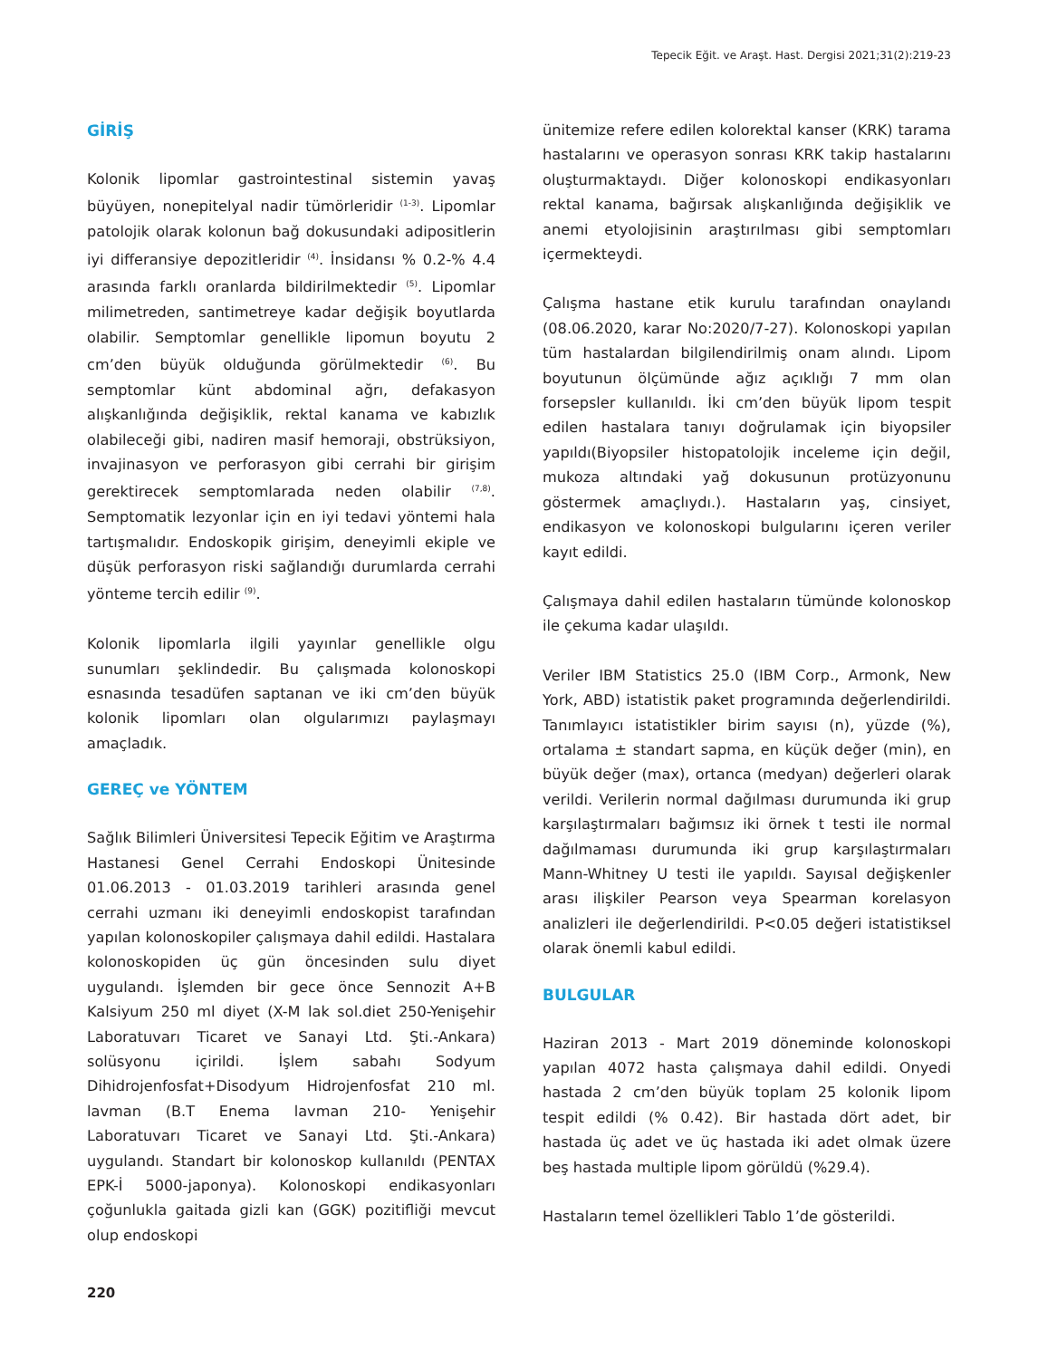Tepecik Eğit. ve Araşt. Hast. Dergisi 2021;31(2):219-23
GİRİŞ
Kolonik lipomlar gastrointestinal sistemin yavaş büyüyen, nonepitelyal nadir tümörleridir <sup>(1-3)</sup>. Lipomlar patolojik olarak kolonun bağ dokusundaki adipositlerin iyi differansiye depozitleridir <sup>(4)</sup>. İnsidansı % 0.2-% 4.4 arasında farklı oranlarda bildirilmektedir <sup>(5)</sup>. Lipomlar milimetreden, santimetreye kadar değişik boyutlarda olabilir. Semptomlar genellikle lipomun boyutu 2 cm’den büyük olduğunda görülmektedir <sup>(6)</sup>. Bu semptomlar künt abdominal ağrı, defakasyon alışkanlığında değişiklik, rektal kanama ve kabızlık olabileceği gibi, nadiren masif hemoraji, obstrüksiyon, invajinasyon ve perforasyon gibi cerrahi bir girişim gerektirecek semptomlarada neden olabilir <sup>(7,8)</sup>. Semptomatik lezyonlar için en iyi tedavi yöntemi hala tartışmalıdır. Endoskopik girişim, deneyimli ekiple ve düşük perforasyon riski sağlandığı durumlarda cerrahi yönteme tercih edilir <sup>(9)</sup>.
Kolonik lipomlarla ilgili yayınlar genellikle olgu sunumları şeklindedir. Bu çalışmada kolonoskopi esnasında tesadüfen saptanan ve iki cm’den büyük kolonik lipomları olan olgularımızı paylaşmayı amaçladık.
GEREÇ ve YÖNTEM
Sağlık Bilimleri Üniversitesi Tepecik Eğitim ve Araştırma Hastanesi Genel Cerrahi Endoskopi Ünitesinde 01.06.2013 - 01.03.2019 tarihleri arasında genel cerrahi uzmanı iki deneyimli endoskopist tarafından yapılan kolonoskopiler çalışmaya dahil edildi. Hastalara kolonoskopiden üç gün öncesinden sulu diyet uygulandı. İşlemden bir gece önce Sennozit A+B Kalsiyum 250 ml diyet (X-M lak sol.diet 250-Yenişehir Laboratuvarı Ticaret ve Sanayi Ltd. Şti.-Ankara) solüsyonu içirildi. İşlem sabahı Sodyum Dihidrojenfosfat+Disodyum Hidrojenfosfat 210 ml. lavman (B.T Enema lavman 210- Yenişehir Laboratuvarı Ticaret ve Sanayi Ltd. Şti.-Ankara) uygulandı. Standart bir kolonoskop kullanıldı (PENTAX EPK-İ 5000-japonya). Kolonoskopi endikasyonları çoğunlukla gaitada gizli kan (GGK) pozitifliği mevcut olup endoskopi
ünitemize refere edilen kolorektal kanser (KRK) tarama hastalarını ve operasyon sonrası KRK takip hastalarını oluşturmaktaydı. Diğer kolonoskopi endikasyonları rektal kanama, bağırsak alışkanlığında değişiklik ve anemi etyolojisinin araştırılması gibi semptomları içermekteydi.
Çalışma hastane etik kurulu tarafından onaylandı (08.06.2020, karar No:2020/7-27). Kolonoskopi yapılan tüm hastalardan bilgilendirilmiş onam alındı. Lipom boyutunun ölçümünde ağız açıklığı 7 mm olan forsepsler kullanıldı. İki cm’den büyük lipom tespit edilen hastalara tanıyı doğrulamak için biyopsiler yapıldı(Biyopsiler histopatolojik inceleme için değil, mukoza altındaki yağ dokusunun protüzyonunu göstermek amaçlıydı.). Hastaların yaş, cinsiyet, endikasyon ve kolonoskopi bulgularını içeren veriler kayıt edildi.
Çalışmaya dahil edilen hastaların tümünde kolonoskop ile çekuma kadar ulaşıldı.
Veriler IBM Statistics 25.0 (IBM Corp., Armonk, New York, ABD) istatistik paket programında değerlendirildi. Tanımlayıcı istatistikler birim sayısı (n), yüzde (%), ortalama ± standart sapma, en küçük değer (min), en büyük değer (max), ortanca (medyan) değerleri olarak verildi. Verilerin normal dağılması durumunda iki grup karşılaştırmaları bağımsız iki örnek t testi ile normal dağılmaması durumunda iki grup karşılaştırmaları Mann-Whitney U testi ile yapıldı. Sayısal değişkenler arası ilişkiler Pearson veya Spearman korelasyon analizleri ile değerlendirildi. P<0.05 değeri istatistiksel olarak önemli kabul edildi.
BULGULAR
Haziran 2013 - Mart 2019 döneminde kolonoskopi yapılan 4072 hasta çalışmaya dahil edildi. Onyedi hastada 2 cm’den büyük toplam 25 kolonik lipom tespit edildi (% 0.42). Bir hastada dört adet, bir hastada üç adet ve üç hastada iki adet olmak üzere beş hastada multiple lipom görüldü (%29.4).
Hastaların temel özellikleri Tablo 1’de gösterildi.
220